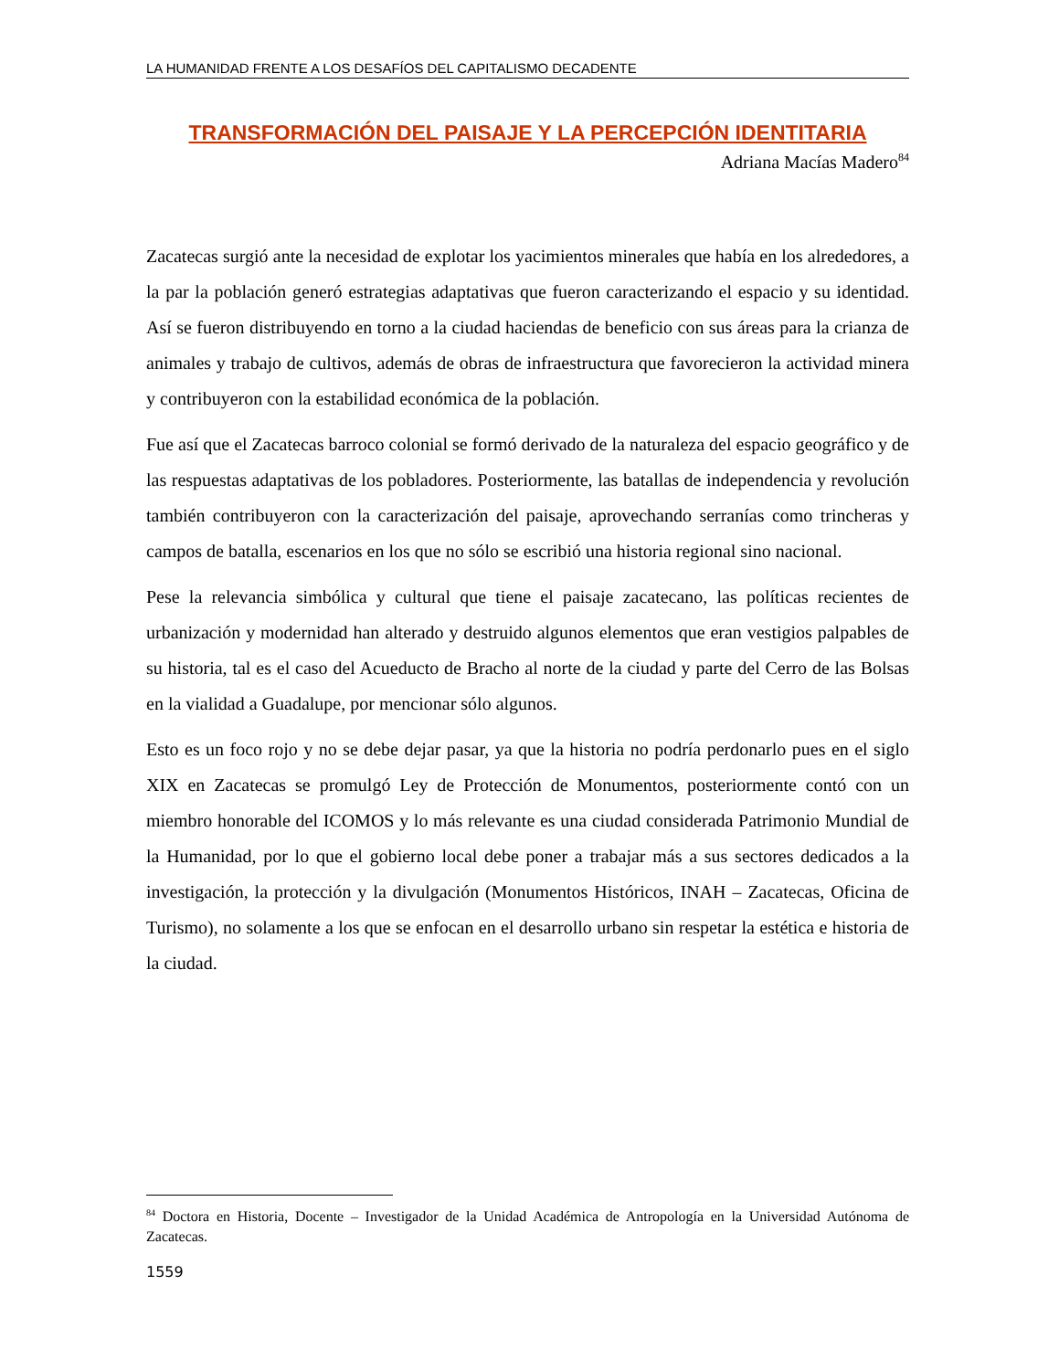LA HUMANIDAD FRENTE A LOS DESAFÍOS DEL CAPITALISMO DECADENTE
TRANSFORMACIÓN DEL PAISAJE Y LA PERCEPCIÓN IDENTITARIA
Adriana Macías Madero<sup>84</sup>
Zacatecas surgió ante la necesidad de explotar los yacimientos minerales que había en los alrededores, a la par la población generó estrategias adaptativas que fueron caracterizando el espacio y su identidad. Así se fueron distribuyendo en torno a la ciudad haciendas de beneficio con sus áreas para la crianza de animales y trabajo de cultivos, además de obras de infraestructura que favorecieron la actividad minera y contribuyeron con la estabilidad económica de la población.
Fue así que el Zacatecas barroco colonial se formó derivado de la naturaleza del espacio geográfico y de las respuestas adaptativas de los pobladores. Posteriormente, las batallas de independencia y revolución también contribuyeron con la caracterización del paisaje, aprovechando serranías como trincheras y campos de batalla, escenarios en los que no sólo se escribió una historia regional sino nacional.
Pese la relevancia simbólica y cultural que tiene el paisaje zacatecano, las políticas recientes de urbanización y modernidad han alterado y destruido algunos elementos que eran vestigios palpables de su historia, tal es el caso del Acueducto de Bracho al norte de la ciudad y parte del Cerro de las Bolsas en la vialidad a Guadalupe, por mencionar sólo algunos.
Esto es un foco rojo y no se debe dejar pasar, ya que la historia no podría perdonarlo pues en el siglo XIX en Zacatecas se promulgó Ley de Protección de Monumentos, posteriormente contó con un miembro honorable del ICOMOS y lo más relevante es una ciudad considerada Patrimonio Mundial de la Humanidad, por lo que el gobierno local debe poner a trabajar más a sus sectores dedicados a la investigación, la protección y la divulgación (Monumentos Históricos, INAH – Zacatecas, Oficina de Turismo), no solamente a los que se enfocan en el desarrollo urbano sin respetar la estética e historia de la ciudad.
<sup>84</sup> Doctora en Historia, Docente – Investigador de la Unidad Académica de Antropología en la Universidad Autónoma de Zacatecas.
1559